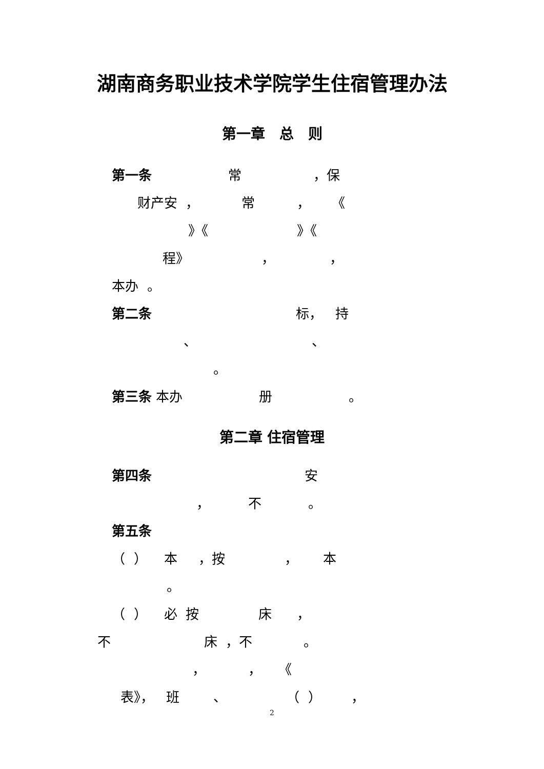湖南商务职业技术学院学生住宿管理办法
第一章　总　则
第一条 常 ，保
财产安 ， 常 ， 《
》《 》《
程》 ， ，
本办 。
第二条 标， 持
、 、
。
第三条 本办 册 。
第二章 住宿管理
第四条 安
， 不 。
第五条
（ ） 本 ，按 ， 本
。
（ ） 必 按 床 ，
不 床 ，不 。
， ， 《
表》， 班 、 （ ） ，
2